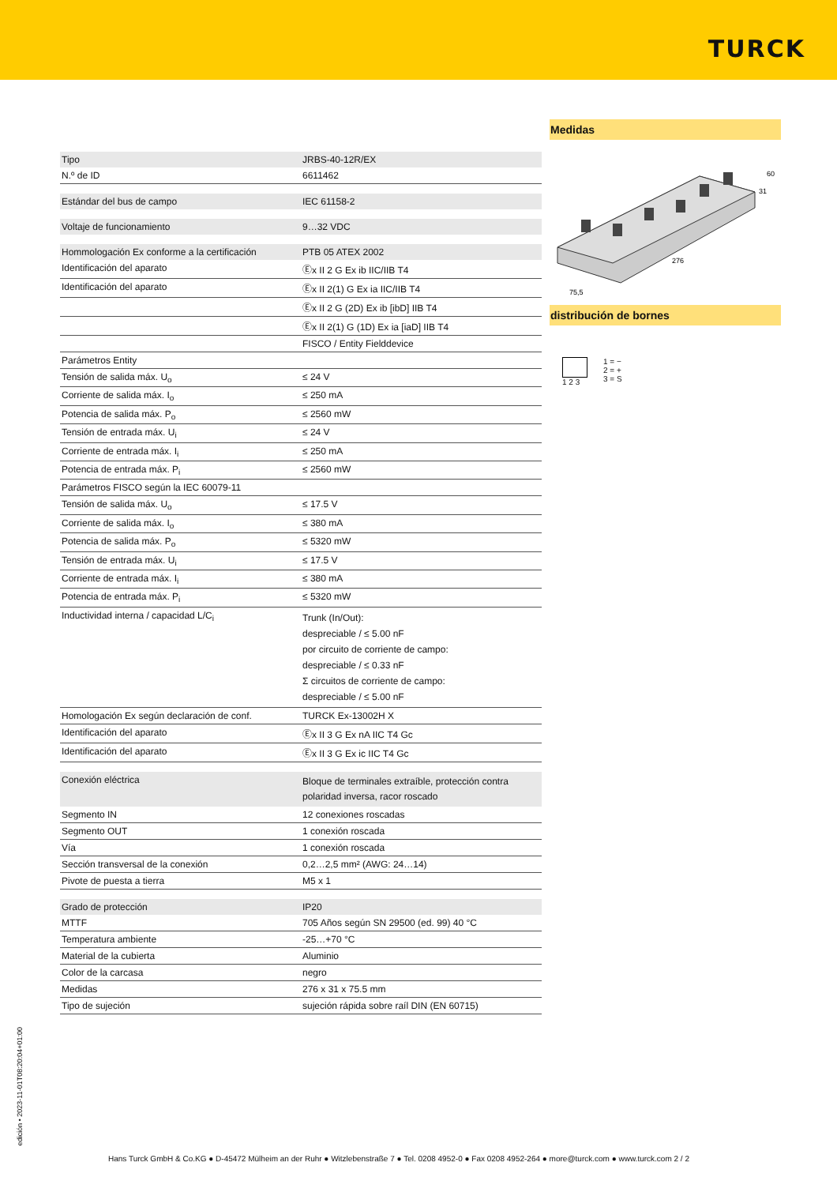TURCK
| Tipo | JRBS-40-12R/EX |
| N.º de ID | 6611462 |
| Estándar del bus de campo | IEC 61158-2 |
| Voltaje de funcionamiento | 9…32 VDC |
| Hommologación Ex conforme a la certificación | PTB 05 ATEX 2002 |
| Identificación del aparato | Ⓔx II 2 G Ex ib IIC/IIB T4 |
| Identificación del aparato | Ⓔx II 2(1) G Ex ia IIC/IIB T4 |
| | Ⓔx II 2 G (2D) Ex ib [ibD] IIB T4 |
| | Ⓔx II 2(1) G (1D) Ex ia [iaD] IIB T4 |
| | FISCO / Entity Fielddevice |
| Parámetros Entity | |
| Tensión de salida máx. U<sub>o</sub> | ≤ 24 V |
| Corriente de salida máx. I<sub>o</sub> | ≤ 250 mA |
| Potencia de salida máx. P<sub>o</sub> | ≤ 2560 mW |
| Tensión de entrada máx. U<sub>i</sub> | ≤ 24 V |
| Corriente de entrada máx. I<sub>i</sub> | ≤ 250 mA |
| Potencia de entrada máx. P<sub>i</sub> | ≤ 2560 mW |
| Parámetros FISCO según la IEC 60079-11 | |
| Tensión de salida máx. U<sub>o</sub> | ≤ 17.5 V |
| Corriente de salida máx. I<sub>o</sub> | ≤ 380 mA |
| Potencia de salida máx. P<sub>o</sub> | ≤ 5320 mW |
| Tensión de entrada máx. U<sub>i</sub> | ≤ 17.5 V |
| Corriente de entrada máx. I<sub>i</sub> | ≤ 380 mA |
| Potencia de entrada máx. P<sub>i</sub> | ≤ 5320 mW |
| Inductividad interna / capacidad L/C<sub>i</sub> | Trunk (In/Out): despreciable / ≤ 5.00 nF por circuito de corriente de campo: despreciable / ≤ 0.33 nF Σ circuitos de corriente de campo: despreciable / ≤ 5.00 nF |
| Homologación Ex según declaración de conf. | TURCK Ex-13002H X |
| Identificación del aparato | Ⓔx II 3 G Ex nA IIC T4 Gc |
| Identificación del aparato | Ⓔx II 3 G Ex ic IIC T4 Gc |
| Conexión eléctrica | Bloque de terminales extraíble, protección contra polaridad inversa, racor roscado |
| Segmento IN | 12 conexiones roscadas |
| Segmento OUT | 1 conexión roscada |
| Vía | 1 conexión roscada |
| Sección transversal de la conexión | 0,2…2,5 mm² (AWG: 24…14) |
| Pivote de puesta a tierra | M5 x 1 |
| Grado de protección | IP20 |
| MTTF | 705 Años según SN 29500 (ed. 99) 40 °C |
| Temperatura ambiente | -25…+70 °C |
| Material de la cubierta | Aluminio |
| Color de la carcasa | negro |
| Medidas | 276 x 31 x 75.5 mm |
| Tipo de sujeción | sujeción rápida sobre raíl DIN (EN 60715) |
Medidas
276
75,5
60
31
distribución de bornes
1 2 3 1 = −
2 = +
3 = S
edición • 2023-11-01T08:20:04+01:00
Hans Turck GmbH & Co.KG ● D-45472 Mülheim an der Ruhr ● Witzlebenstraße 7 ● Tel. 0208 4952-0 ● Fax 0208 4952-264 ● more@turck.com ● www.turck.com 2 / 2